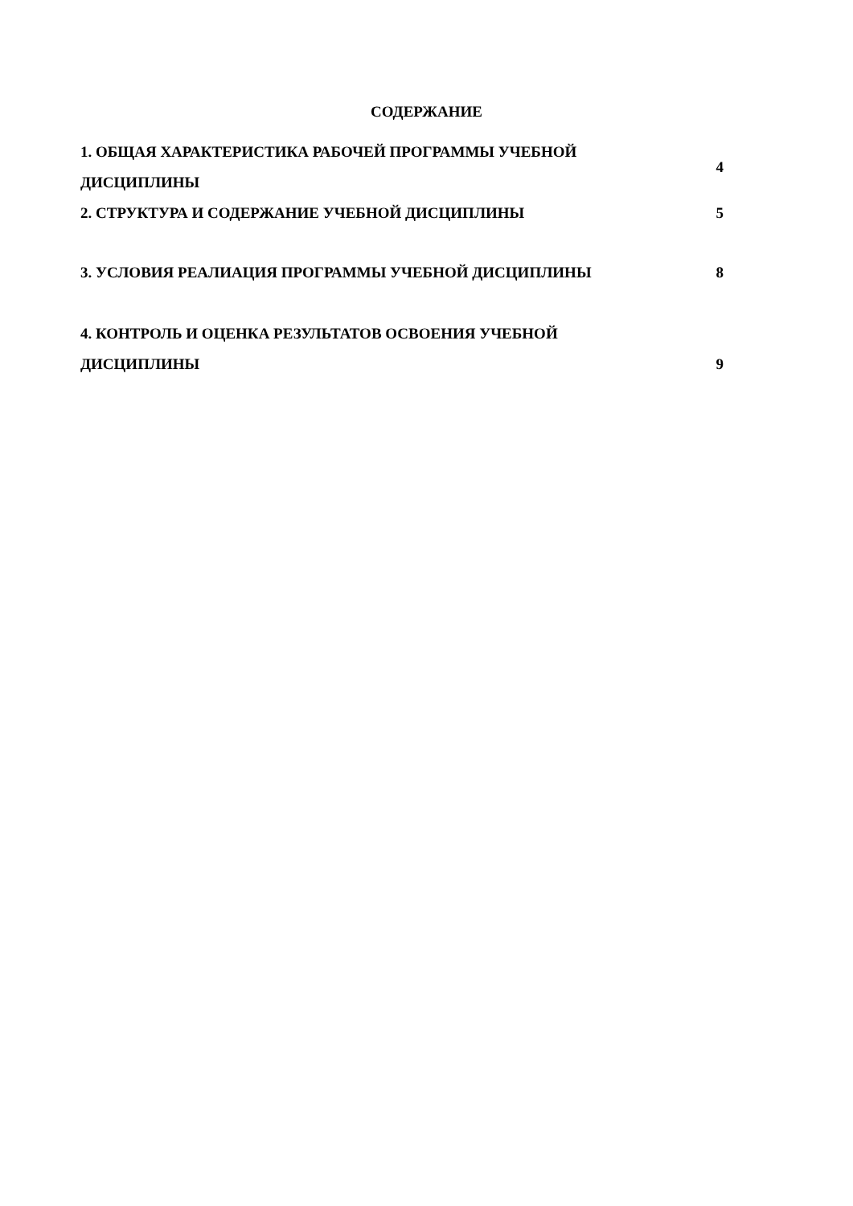СОДЕРЖАНИЕ
1. ОБЩАЯ ХАРАКТЕРИСТИКА РАБОЧЕЙ ПРОГРАММЫ УЧЕБНОЙ ДИСЦИПЛИНЫ 4
2. СТРУКТУРА И СОДЕРЖАНИЕ УЧЕБНОЙ ДИСЦИПЛИНЫ 5
3. УСЛОВИЯ РЕАЛИАЦИЯ ПРОГРАММЫ УЧЕБНОЙ ДИСЦИПЛИНЫ 8
4. КОНТРОЛЬ И ОЦЕНКА РЕЗУЛЬТАТОВ ОСВОЕНИЯ УЧЕБНОЙ ДИСЦИПЛИНЫ
9